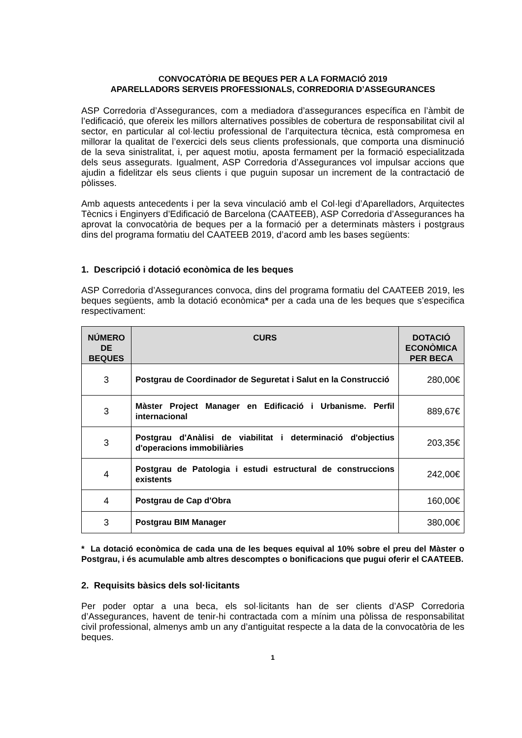CONVOCATÒRIA DE BEQUES PER A LA FORMACIÓ 2019
APARELLADORS SERVEIS PROFESSIONALS, CORREDORIA D’ASSEGURANCES
ASP Corredoria d’Assegurances, com a mediadora d’assegurances específica en l’àmbit de l’edificació, que ofereix les millors alternatives possibles de cobertura de responsabilitat civil al sector, en particular al col·lectiu professional de l’arquitectura tècnica, està compromesa en millorar la qualitat de l’exercici dels seus clients professionals, que comporta una disminució de la seva sinistralitat, i, per aquest motiu, aposta fermament per la formació especialitzada dels seus assegurats. Igualment, ASP Corredoria d’Assegurances vol impulsar accions que ajudin a fidelitzar els seus clients i que puguin suposar un increment de la contractació de pòlisses.
Amb aquests antecedents i per la seva vinculació amb el Col·legi d’Aparelladors, Arquitectes Tècnics i Enginyers d’Edificació de Barcelona (CAATEEB), ASP Corredoria d’Assegurances ha aprovat la convocatòria de beques per a la formació per a determinats màsters i postgraus dins del programa formatiu del CAATEEB 2019, d’acord amb les bases següents:
1. Descripció i dotació econòmica de les beques
ASP Corredoria d’Assegurances convoca, dins del programa formatiu del CAATEEB 2019, les beques següents, amb la dotació econòmica* per a cada una de les beques que s’especifica respectivament:
| NÚMERO DE BEQUES | CURS | DOTACIÓ ECONÒMICA PER BECA |
| --- | --- | --- |
| 3 | Postgrau de Coordinador de Seguretat i Salut en la Construcció | 280,00€ |
| 3 | Màster Project Manager en Edificació i Urbanisme. Perfil internacional | 889,67€ |
| 3 | Postgrau d'Anàlisi de viabilitat i determinació d'objectius d'operacions immobiliàries | 203,35€ |
| 4 | Postgrau de Patologia i estudi estructural de construccions existents | 242,00€ |
| 4 | Postgrau de Cap d'Obra | 160,00€ |
| 3 | Postgrau BIM Manager | 380,00€ |
* La dotació econòmica de cada una de les beques equival al 10% sobre el preu del Màster o Postgrau, i és acumulable amb altres descomptes o bonificacions que pugui oferir el CAATEEB.
2. Requisits bàsics dels sol·licitants
Per poder optar a una beca, els sol·licitants han de ser clients d’ASP Corredoria d’Assegurances, havent de tenir-hi contractada com a mínim una pòlissa de responsabilitat civil professional, almenys amb un any d’antiguitat respecte a la data de la convocatòria de les beques.
1